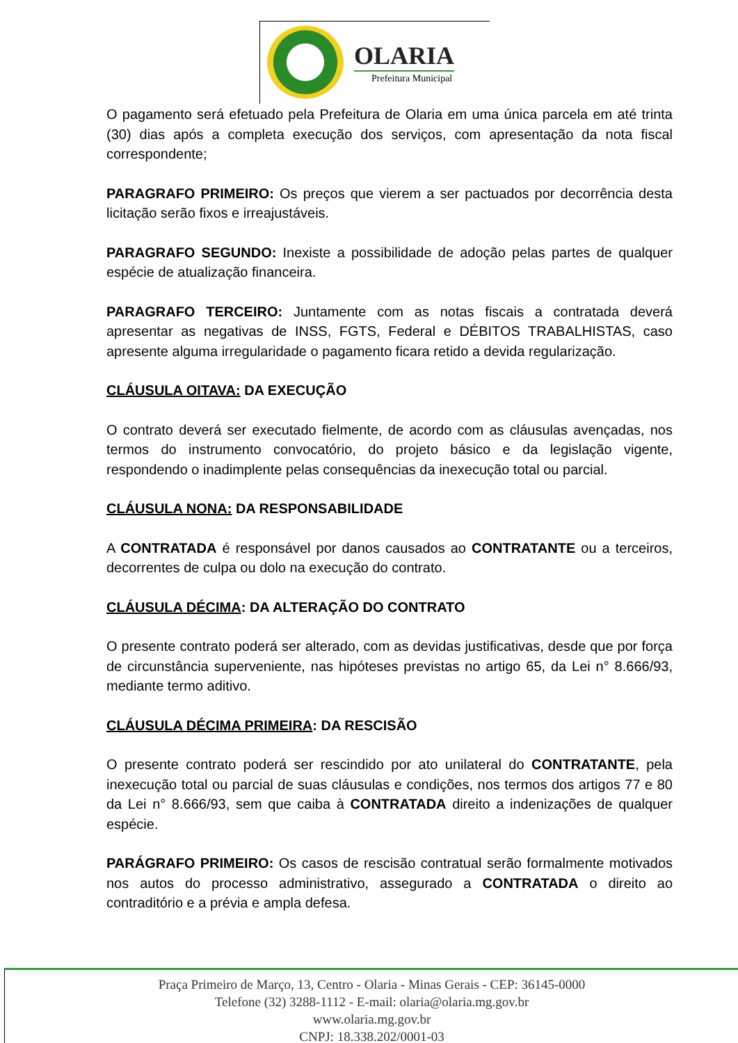OLARIA
Prefeitura Municipal
O pagamento será efetuado pela Prefeitura de Olaria em uma única parcela em até trinta (30) dias após a completa execução dos serviços, com apresentação da nota fiscal correspondente;
PARAGRAFO PRIMEIRO: Os preços que vierem a ser pactuados por decorrência desta licitação serão fixos e irreajustáveis.
PARAGRAFO SEGUNDO: Inexiste a possibilidade de adoção pelas partes de qualquer espécie de atualização financeira.
PARAGRAFO TERCEIRO: Juntamente com as notas fiscais a contratada deverá apresentar as negativas de INSS, FGTS, Federal e DÉBITOS TRABALHISTAS, caso apresente alguma irregularidade o pagamento ficara retido a devida regularização.
CLÁUSULA OITAVA: DA EXECUÇÃO
O contrato deverá ser executado fielmente, de acordo com as cláusulas avençadas, nos termos do instrumento convocatório, do projeto básico e da legislação vigente, respondendo o inadimplente pelas consequências da inexecução total ou parcial.
CLÁUSULA NONA: DA RESPONSABILIDADE
A CONTRATADA é responsável por danos causados ao CONTRATANTE ou a terceiros, decorrentes de culpa ou dolo na execução do contrato.
CLÁUSULA DÉCIMA: DA ALTERAÇÃO DO CONTRATO
O presente contrato poderá ser alterado, com as devidas justificativas, desde que por força de circunstância superveniente, nas hipóteses previstas no artigo 65, da Lei n° 8.666/93, mediante termo aditivo.
CLÁUSULA DÉCIMA PRIMEIRA: DA RESCISÃO
O presente contrato poderá ser rescindido por ato unilateral do CONTRATANTE, pela inexecução total ou parcial de suas cláusulas e condições, nos termos dos artigos 77 e 80 da Lei n° 8.666/93, sem que caiba à CONTRATADA direito a indenizações de qualquer espécie.
PARÁGRAFO PRIMEIRO: Os casos de rescisão contratual serão formalmente motivados nos autos do processo administrativo, assegurado a CONTRATADA o direito ao contraditório e a prévia e ampla defesa.
Praça Primeiro de Março, 13, Centro - Olaria - Minas Gerais - CEP: 36145-0000
Telefone (32) 3288-1112 - E-mail: olaria@olaria.mg.gov.br
www.olaria.mg.gov.br
CNPJ: 18.338.202/0001-03